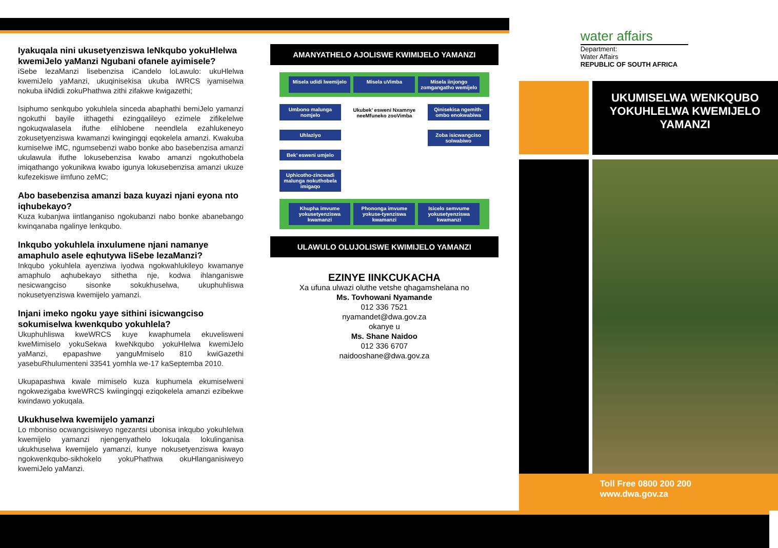Iyakuqala nini ukusetyenziswa leNkqubo yokuHlelwa kwemiJelo yaManzi Ngubani ofanele ayimisele?
iSebe lezaManzi lisebenzisa iCandelo loLawulo: ukuHlelwa kwemiJelo yaManzi, ukuqinisekisa ukuba iWRCS iyamiselwa nokuba iiNdidi zokuPhathwa zithi zifakwe kwigazethi;
Isiphumo senkqubo yokuhlela sinceda abaphathi bemiJelo yamanzi ngokuthi bayile iithagethi ezingqalileyo ezimele zifikelelwe ngokuqwalasela ifuthe elihlobene neendlela ezahlukeneyo zokusetyenziswa kwamanzi kwingingqi eqokelela amanzi. Kwakuba kumiselwe iMC, ngumsebenzi wabo bonke abo basebenzisa amanzi ukulawula ifuthe lokusebenzisa kwabo amanzi ngokuthobela imiqathango yokunikwa kwabo igunya lokusebenzisa amanzi ukuze kufezekiswe iimfuno zeMC;
Abo basebenzisa amanzi baza kuyazi njani eyona nto iqhubekayo?
Kuza kubanjwa iintlanganiso ngokubanzi nabo bonke abanebango kwinqanaba ngalinye lenkqubo.
Inkqubo yokuhlela inxulumene njani namanye amaphulo asele eqhutywa liSebe lezaManzi?
Inkqubo yokuhlela ayenziwa iyodwa ngokwahlukileyo kwamanye amaphulo aqhubekayo sithetha nje, kodwa ihlanganiswe nesicwangciso sisonke sokukhuselwa, ukuphuhliswa nokusetyenziswa kwemijelo yamanzi.
Injani imeko ngoku yaye sithini isicwangciso sokumiselwa kwenkqubo yokuhlela?
Ukuphuhliswa kweWRCS kuye kwaphumela ekuvelisweni kweMimiselo yokuSekwa kweNkqubo yokuHlelwa kwemiJelo yaManzi, epapashwe yanguMmiselo 810 kwiGazethi yasebuRhulumenteni 33541 yomhla we-17 kaSeptemba 2010.
Ukupapashwa kwale mimiselo kuza kuphumela ekumiselweni ngokwezigaba kweWRCS kwiingingqi eziqokelela amanzi ezibekwe kwindawo yokuqala.
Ukukhuselwa kwemijelo yamanzi
Lo mboniso ocwangcisiweyo ngezantsi ubonisa inkqubo yokuhlelwa kwemijelo yamanzi njengenyathelo lokuqala lokulinganisa ukukhuselwa kwemijelo yamanzi, kunye nokusetyenziswa kwayo ngokwenkqubo-sikhokelo yokuPhathwa okuHlanganisiweyo kwemiJelo yaManzi.
AMANYATHELO AJOLISWE KWIMIJELO YAMANZI
Misela udidi lwemijelo
Misela uVimba
Misela iinjongo zomgangatho wemijelo
Umbono malunga nomjelo
Uhlaziyo
Bek’ esweni umjelo
Uphicotho-zincwadi malunga nokuthobela imigaqo
Ukubek’ esweni Nxamnye neeMfuneko zooVimba
Qinisekisa ngemith-ombo enokwabiwa
Zoba isicwangciso solwabiwo
Khupha imvume yokusetyenziswa kwamanzi
Phononga imvume yokuse-tyenziswa kwamanzi
Isicelo semvume yokusetyenziswa kwamanzi
ULAWULO OLUJOLISWE KWIMIJELO YAMANZI
EZINYE IINKCUKACHA
Xa ufuna ulwazi oluthe vetshe qhagamshelana no
Ms. Tovhowani Nyamande
012 336 7521
nyamandet@dwa.gov.za
okanye u
Ms. Shane Naidoo
012 336 6707
naidooshane@dwa.gov.za
water affairs
Department:
Water Affairs
REPUBLIC OF SOUTH AFRICA
UKUMISELWA WENKQUBO YOKUHLELWA KWEMIJELO YAMANZI
Toll Free 0800 200 200
www.dwa.gov.za